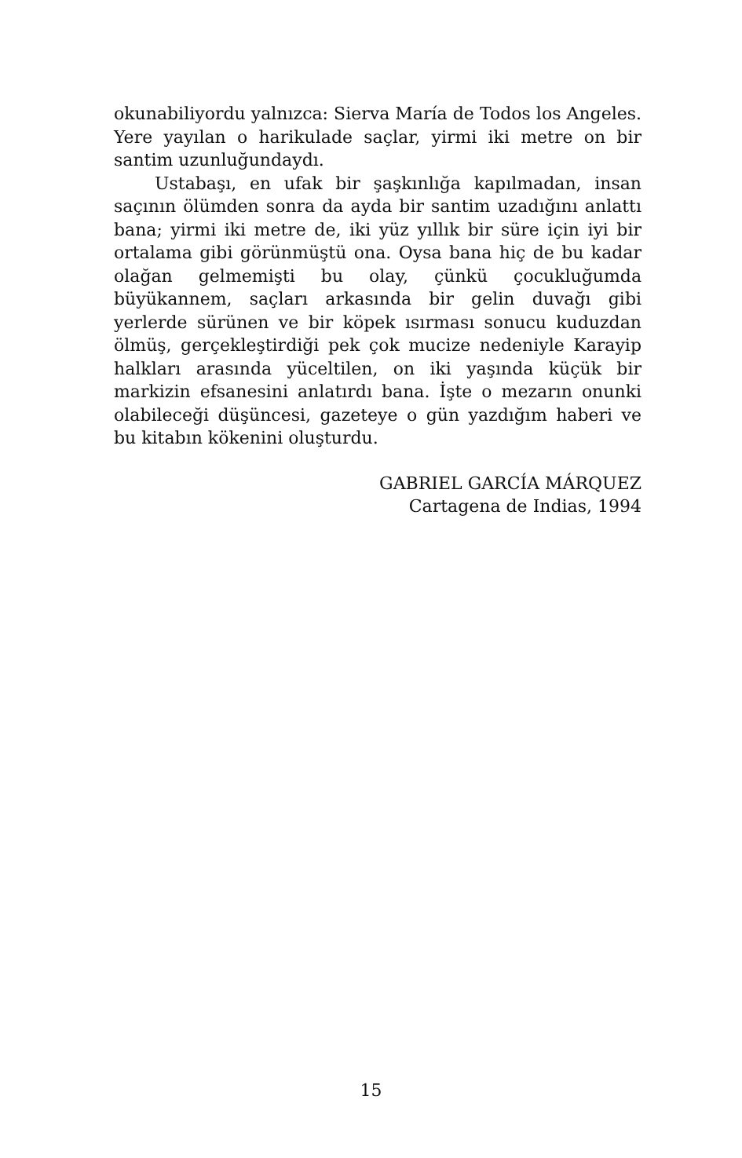okunabiliyordu yalnızca: Sierva María de Todos los Angeles. Yere yayılan o harikulade saçlar, yirmi iki metre on bir santim uzunluğundaydı.
Ustabaşı, en ufak bir şaşkınlığa kapılmadan, insan saçının ölümden sonra da ayda bir santim uzadığını anlattı bana; yirmi iki metre de, iki yüz yıllık bir süre için iyi bir ortalama gibi görünmüştü ona. Oysa bana hiç de bu kadar olağan gelmemişti bu olay, çünkü çocukluğumda büyükannem, saçları arkasında bir gelin duvağı gibi yerlerde sürünen ve bir köpek ısırması sonucu kuduzdan ölmüş, gerçekleştirdiği pek çok mucize nedeniyle Karayip halkları arasında yüceltilen, on iki yaşında küçük bir markizin efsanesini anlatırdı bana. İşte o mezarın onunki olabileceği düşüncesi, gazeteye o gün yazdığım haberi ve bu kitabın kökenini oluşturdu.
GABRIEL GARCÍA MÁRQUEZ
Cartagena de Indias, 1994
15